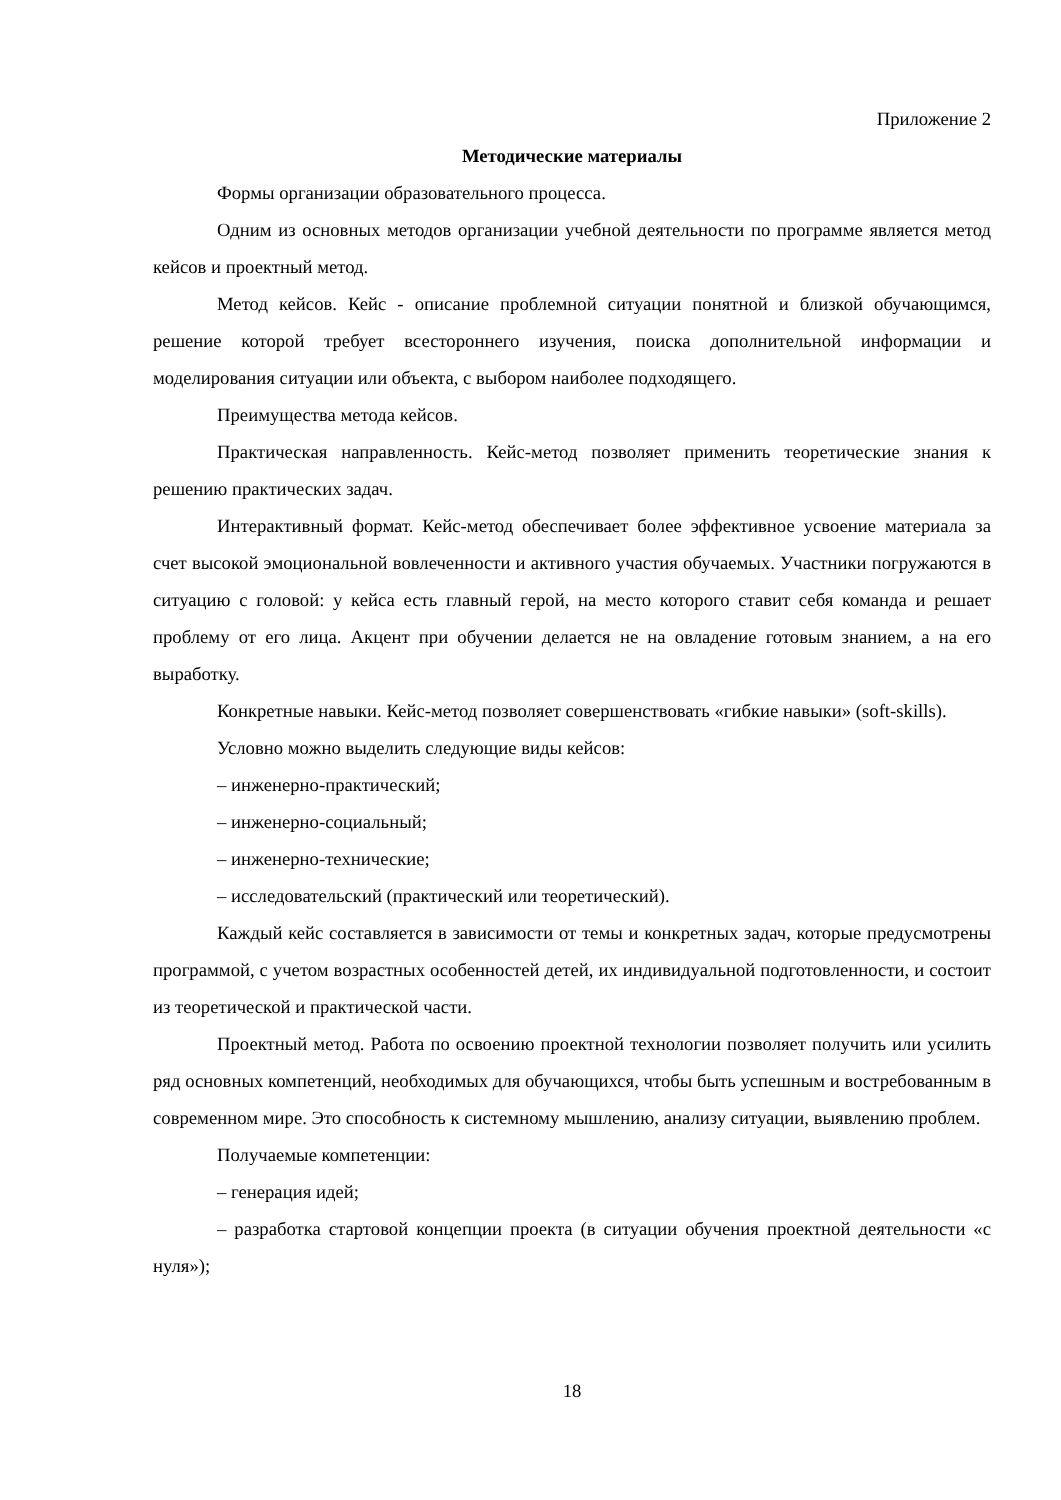Приложение 2
Методические материалы
Формы организации образовательного процесса.
Одним из основных методов организации учебной деятельности по программе является метод кейсов и проектный метод.
Метод кейсов. Кейс - описание проблемной ситуации понятной и близкой обучающимся, решение которой требует всестороннего изучения, поиска дополнительной информации и моделирования ситуации или объекта, с выбором наиболее подходящего.
Преимущества метода кейсов.
Практическая направленность. Кейс-метод позволяет применить теоретические знания к решению практических задач.
Интерактивный формат. Кейс-метод обеспечивает более эффективное усвоение материала за счет высокой эмоциональной вовлеченности и активного участия обучаемых. Участники погружаются в ситуацию с головой: у кейса есть главный герой, на место которого ставит себя команда и решает проблему от его лица. Акцент при обучении делается не на овладение готовым знанием, а на его выработку.
Конкретные навыки. Кейс-метод позволяет совершенствовать «гибкие навыки» (soft-skills).
Условно можно выделить следующие виды кейсов:
– инженерно-практический;
– инженерно-социальный;
– инженерно-технические;
– исследовательский (практический или теоретический).
Каждый кейс составляется в зависимости от темы и конкретных задач, которые предусмотрены программой, с учетом возрастных особенностей детей, их индивидуальной подготовленности, и состоит из теоретической и практической части.
Проектный метод. Работа по освоению проектной технологии позволяет получить или усилить ряд основных компетенций, необходимых для обучающихся, чтобы быть успешным и востребованным в современном мире. Это способность к системному мышлению, анализу ситуации, выявлению проблем.
Получаемые компетенции:
– генерация идей;
– разработка стартовой концепции проекта (в ситуации обучения проектной деятельности «с нуля»);
18